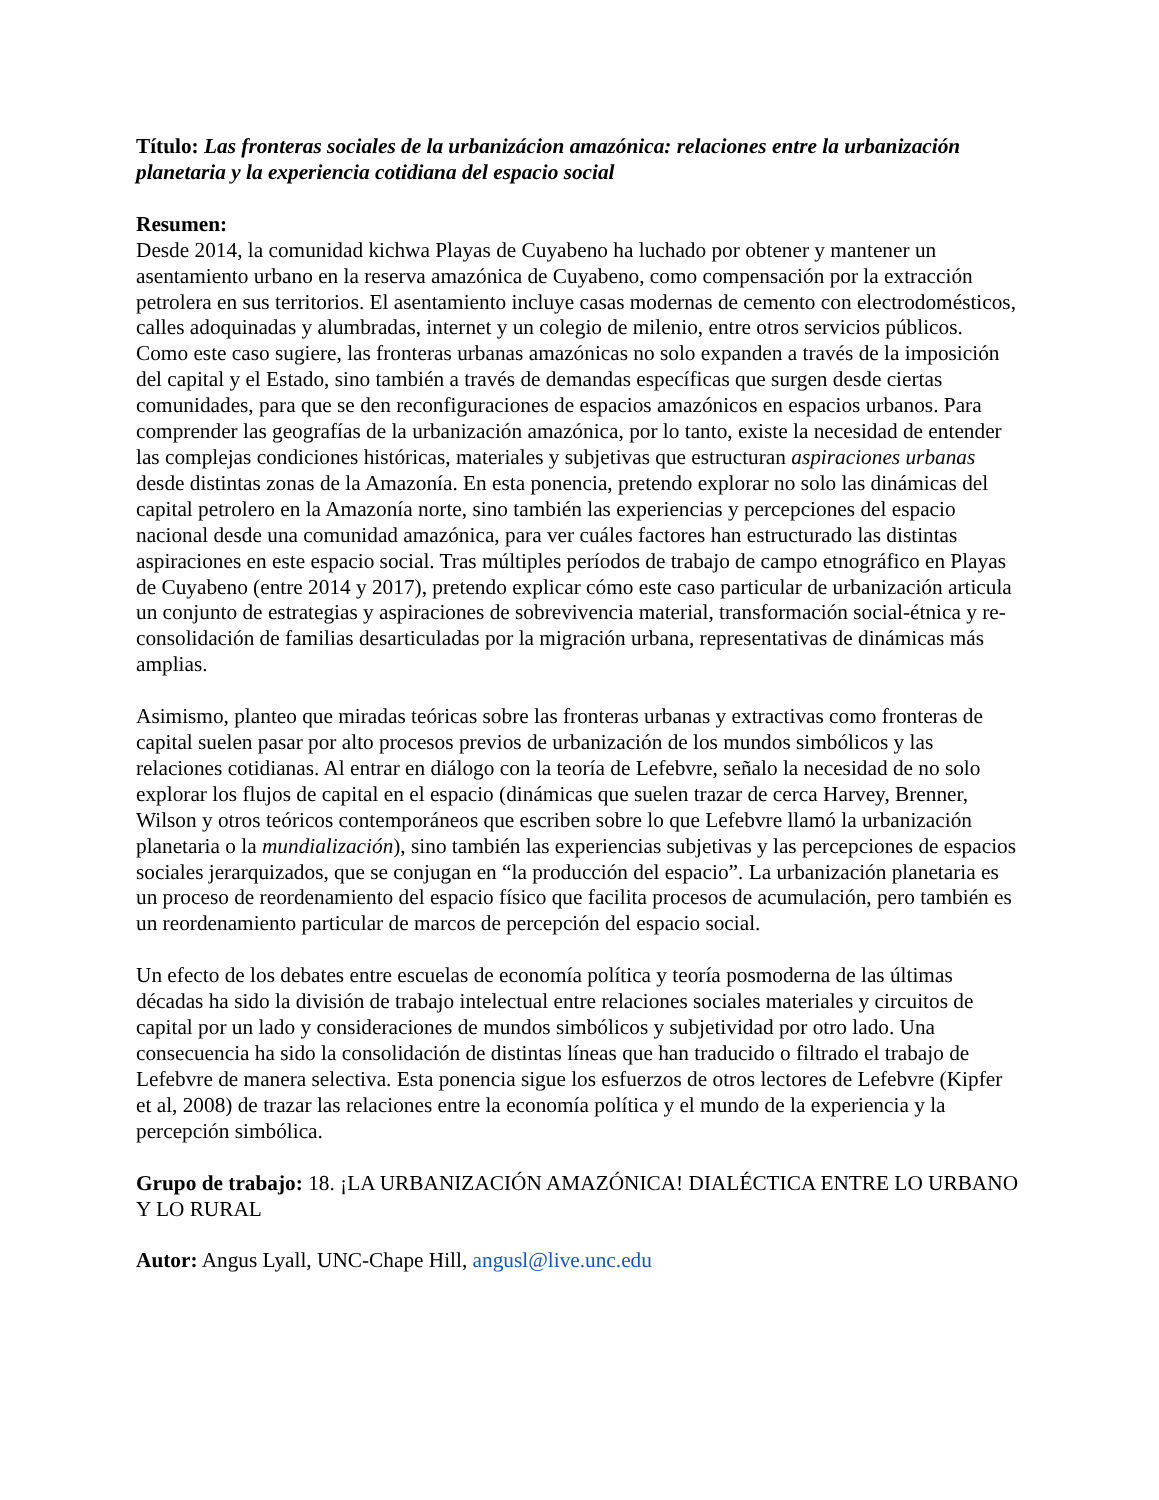Título: Las fronteras sociales de la urbanizácion amazónica: relaciones entre la urbanización planetaria y la experiencia cotidiana del espacio social
Resumen:
Desde 2014, la comunidad kichwa Playas de Cuyabeno ha luchado por obtener y mantener un asentamiento urbano en la reserva amazónica de Cuyabeno, como compensación por la extracción petrolera en sus territorios. El asentamiento incluye casas modernas de cemento con electrodomésticos, calles adoquinadas y alumbradas, internet y un colegio de milenio, entre otros servicios públicos. Como este caso sugiere, las fronteras urbanas amazónicas no solo expanden a través de la imposición del capital y el Estado, sino también a través de demandas específicas que surgen desde ciertas comunidades, para que se den reconfiguraciones de espacios amazónicos en espacios urbanos. Para comprender las geografías de la urbanización amazónica, por lo tanto, existe la necesidad de entender las complejas condiciones históricas, materiales y subjetivas que estructuran aspiraciones urbanas desde distintas zonas de la Amazonía. En esta ponencia, pretendo explorar no solo las dinámicas del capital petrolero en la Amazonía norte, sino también las experiencias y percepciones del espacio nacional desde una comunidad amazónica, para ver cuáles factores han estructurado las distintas aspiraciones en este espacio social. Tras múltiples períodos de trabajo de campo etnográfico en Playas de Cuyabeno (entre 2014 y 2017), pretendo explicar cómo este caso particular de urbanización articula un conjunto de estrategias y aspiraciones de sobrevivencia material, transformación social-étnica y re-consolidación de familias desarticuladas por la migración urbana, representativas de dinámicas más amplias.
Asimismo, planteo que miradas teóricas sobre las fronteras urbanas y extractivas como fronteras de capital suelen pasar por alto procesos previos de urbanización de los mundos simbólicos y las relaciones cotidianas. Al entrar en diálogo con la teoría de Lefebvre, señalo la necesidad de no solo explorar los flujos de capital en el espacio (dinámicas que suelen trazar de cerca Harvey, Brenner, Wilson y otros teóricos contemporáneos que escriben sobre lo que Lefebvre llamó la urbanización planetaria o la mundialización), sino también las experiencias subjetivas y las percepciones de espacios sociales jerarquizados, que se conjugan en “la producción del espacio”. La urbanización planetaria es un proceso de reordenamiento del espacio físico que facilita procesos de acumulación, pero también es un reordenamiento particular de marcos de percepción del espacio social.
Un efecto de los debates entre escuelas de economía política y teoría posmoderna de las últimas décadas ha sido la división de trabajo intelectual entre relaciones sociales materiales y circuitos de capital por un lado y consideraciones de mundos simbólicos y subjetividad por otro lado. Una consecuencia ha sido la consolidación de distintas líneas que han traducido o filtrado el trabajo de Lefebvre de manera selectiva. Esta ponencia sigue los esfuerzos de otros lectores de Lefebvre (Kipfer et al, 2008) de trazar las relaciones entre la economía política y el mundo de la experiencia y la percepción simbólica.
Grupo de trabajo: 18. ¡LA URBANIZACIÓN AMAZÓNICA! DIALÉCTICA ENTRE LO URBANO Y LO RURAL
Autor: Angus Lyall, UNC-Chape Hill, angusl@live.unc.edu